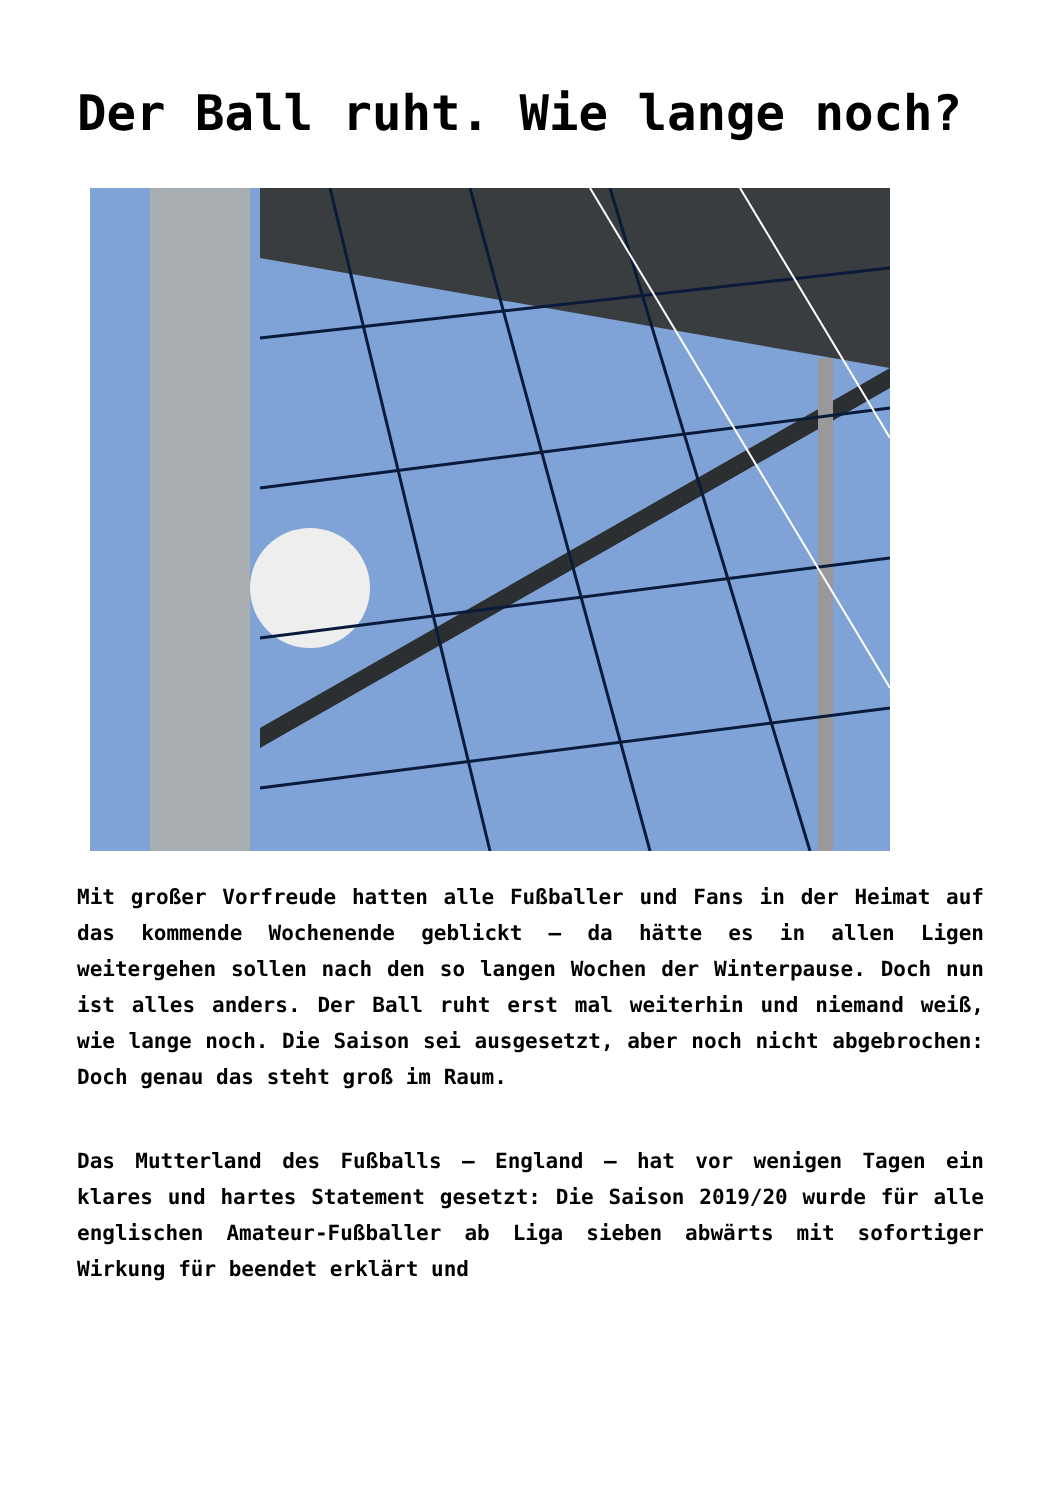Der Ball ruht. Wie lange noch?
Mit großer Vorfreude hatten alle Fußballer und Fans in der Heimat auf das kommende Wochenende geblickt – da hätte es in allen Ligen weitergehen sollen nach den so langen Wochen der Winterpause. Doch nun ist alles anders. Der Ball ruht erst mal weiterhin und niemand weiß, wie lange noch. Die Saison sei ausgesetzt, aber noch nicht abgebrochen: Doch genau das steht groß im Raum.
Das Mutterland des Fußballs – England – hat vor wenigen Tagen ein klares und hartes Statement gesetzt: Die Saison 2019/20 wurde für alle englischen Amateur-Fußballer ab Liga sieben abwärts mit sofortiger Wirkung für beendet erklärt und